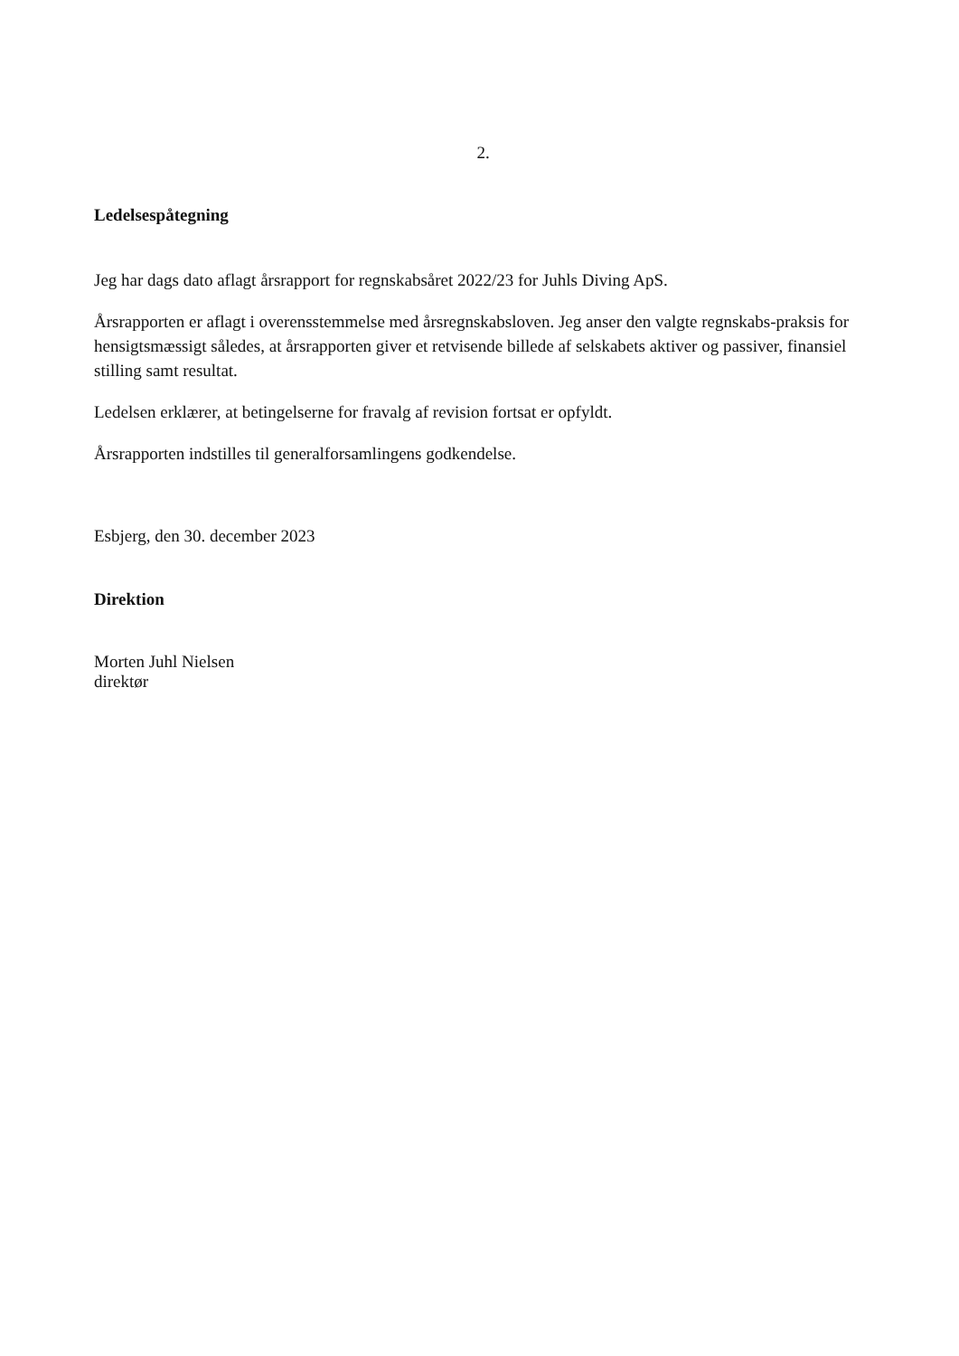2.
Ledelsespåtegning
Jeg har dags dato aflagt årsrapport for regnskabsåret 2022/23 for Juhls Diving ApS.
Årsrapporten er aflagt i overensstemmelse med årsregnskabsloven. Jeg anser den valgte regnskabs-praksis for hensigtsmæssigt således, at årsrapporten giver et retvisende billede af selskabets aktiver og passiver, finansiel stilling samt resultat.
Ledelsen erklærer, at betingelserne for fravalg af revision fortsat er opfyldt.
Årsrapporten indstilles til generalforsamlingens godkendelse.
Esbjerg, den 30. december 2023
Direktion
Morten Juhl Nielsen
direktør